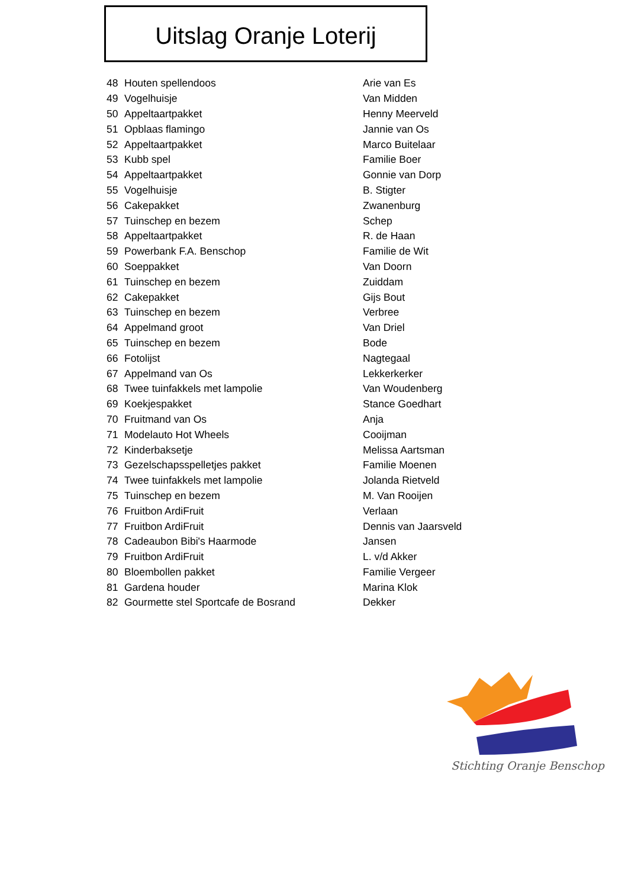Uitslag Oranje Loterij
| 48 | Houten spellendoos | Arie van Es |
| 49 | Vogelhuisje | Van Midden |
| 50 | Appeltaartpakket | Henny Meerveld |
| 51 | Opblaas flamingo | Jannie van Os |
| 52 | Appeltaartpakket | Marco Buitelaar |
| 53 | Kubb spel | Familie Boer |
| 54 | Appeltaartpakket | Gonnie van Dorp |
| 55 | Vogelhuisje | B. Stigter |
| 56 | Cakepakket | Zwanenburg |
| 57 | Tuinschep en bezem | Schep |
| 58 | Appeltaartpakket | R. de Haan |
| 59 | Powerbank F.A. Benschop | Familie de Wit |
| 60 | Soeppakket | Van Doorn |
| 61 | Tuinschep en bezem | Zuiddam |
| 62 | Cakepakket | Gijs Bout |
| 63 | Tuinschep en bezem | Verbree |
| 64 | Appelmand groot | Van Driel |
| 65 | Tuinschep en bezem | Bode |
| 66 | Fotolijst | Nagtegaal |
| 67 | Appelmand van Os | Lekkerkerker |
| 68 | Twee tuinfakkels met lampolie | Van Woudenberg |
| 69 | Koekjespakket | Stance Goedhart |
| 70 | Fruitmand van Os | Anja |
| 71 | Modelauto Hot Wheels | Cooijman |
| 72 | Kinderbaksetje | Melissa Aartsman |
| 73 | Gezelschapsspelletjes pakket | Familie Moenen |
| 74 | Twee tuinfakkels met lampolie | Jolanda Rietveld |
| 75 | Tuinschep en bezem | M. Van Rooijen |
| 76 | Fruitbon ArdiFruit | Verlaan |
| 77 | Fruitbon ArdiFruit | Dennis van Jaarsveld |
| 78 | Cadeaubon Bibi's Haarmode | Jansen |
| 79 | Fruitbon ArdiFruit | L. v/d Akker |
| 80 | Bloembollen pakket | Familie Vergeer |
| 81 | Gardena houder | Marina Klok |
| 82 | Gourmette stel Sportcafe de Bosrand | Dekker |
Stichting Oranje Benschop